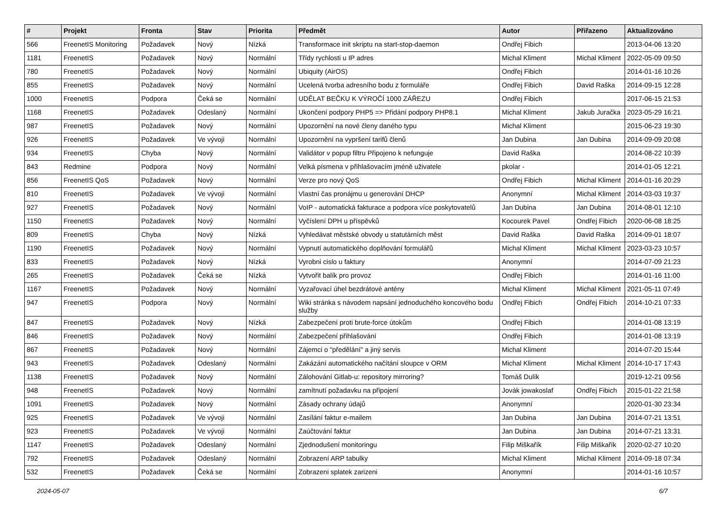| # | Projekt | Fronta | Stav | Priorita | Předmět | Autor | Přiřazeno | Aktualizováno |
| --- | --- | --- | --- | --- | --- | --- | --- | --- |
| 566 | FreenetIS Monitoring | Požadavek | Nový | Nízká | Transformace init skriptu na start-stop-daemon | Ondřej Fibich | | 2013-04-06 13:20 |
| 1181 | FreenetIS | Požadavek | Nový | Normální | Třídy rychlosti u IP adres | Michal Kliment | Michal Kliment | 2022-05-09 09:50 |
| 780 | FreenetIS | Požadavek | Nový | Normální | Ubiquity (AirOS) | Ondřej Fibich | | 2014-01-16 10:26 |
| 855 | FreenetIS | Požadavek | Nový | Normální | Ucelená tvorba adresního bodu z formuláře | Ondřej Fibich | David Raška | 2014-09-15 12:28 |
| 1000 | FreenetIS | Podpora | Čeká se | Normální | UDĚLAT BEČKU K VÝROČÍ 1000 ZÁŘEZU | Ondřej Fibich | | 2017-06-15 21:53 |
| 1168 | FreenetIS | Požadavek | Odeslaný | Normální | Ukončení podpory PHP5 => Přidání podpory PHP8.1 | Michal Kliment | Jakub Juračka | 2023-05-29 16:21 |
| 987 | FreenetIS | Požadavek | Nový | Normální | Upozornění na nové členy daného typu | Michal Kliment | | 2015-06-23 19:30 |
| 926 | FreenetIS | Požadavek | Ve vývoji | Normální | Upozornění na vypršení tarifů členů | Jan Dubina | Jan Dubina | 2014-09-09 20:08 |
| 934 | FreenetIS | Chyba | Nový | Normální | Validátor v popup filtru Připojeno k nefunguje | David Raška | | 2014-08-22 10:39 |
| 843 | Redmine | Podpora | Nový | Normální | Velká písmena v přihlašovacím jméně uživatele | pkolar - | | 2014-01-05 12:21 |
| 856 | FreenetIS QoS | Požadavek | Nový | Normální | Verze pro nový QoS | Ondřej Fibich | Michal Kliment | 2014-01-16 20:29 |
| 810 | FreenetIS | Požadavek | Ve vývoji | Normální | Vlastní čas pronájmu u generování DHCP | Anonymní | Michal Kliment | 2014-03-03 19:37 |
| 927 | FreenetIS | Požadavek | Nový | Normální | VoIP - automatická fakturace a podpora více poskytovatelů | Jan Dubina | Jan Dubina | 2014-08-01 12:10 |
| 1150 | FreenetIS | Požadavek | Nový | Normální | Vyčíslení DPH u příspěvků | Kocourek Pavel | Ondřej Fibich | 2020-06-08 18:25 |
| 809 | FreenetIS | Chyba | Nový | Nízká | Vyhledávat městské obvody u statutárních měst | David Raška | David Raška | 2014-09-01 18:07 |
| 1190 | FreenetIS | Požadavek | Nový | Normální | Vypnutí automatického doplňování formulářů | Michal Kliment | Michal Kliment | 2023-03-23 10:57 |
| 833 | FreenetIS | Požadavek | Nový | Nízká | Vyrobni cislo u faktury | Anonymní | | 2014-07-09 21:23 |
| 265 | FreenetIS | Požadavek | Čeká se | Nízká | Vytvořit balík pro provoz | Ondřej Fibich | | 2014-01-16 11:00 |
| 1167 | FreenetIS | Požadavek | Nový | Normální | Vyzařovací úhel bezdrátové antény | Michal Kliment | Michal Kliment | 2021-05-11 07:49 |
| 947 | FreenetIS | Podpora | Nový | Normální | Wiki stránka s návodem napsání jednoduchého koncového bodu služby | Ondřej Fibich | Ondřej Fibich | 2014-10-21 07:33 |
| 847 | FreenetIS | Požadavek | Nový | Nízká | Zabezpečení proti brute-force útokům | Ondřej Fibich | | 2014-01-08 13:19 |
| 846 | FreenetIS | Požadavek | Nový | Normální | Zabezpečení přihlašování | Ondřej Fibich | | 2014-01-08 13:19 |
| 867 | FreenetIS | Požadavek | Nový | Normální | Zájemci o "předělání" a jiný servis | Michal Kliment | | 2014-07-20 15:44 |
| 943 | FreenetIS | Požadavek | Odeslaný | Normální | Zakázání automatického načítání sloupce v ORM | Michal Kliment | Michal Kliment | 2014-10-17 17:43 |
| 1138 | FreenetIS | Požadavek | Nový | Normální | Zálohování Gitlab-u: repository mirroring? | Tomáš Dulík | | 2019-12-21 09:56 |
| 948 | FreenetIS | Požadavek | Nový | Normální | zamítnutí požadavku na připojení | Jovák jowakoslaf | Ondřej Fibich | 2015-01-22 21:58 |
| 1091 | FreenetIS | Požadavek | Nový | Normální | Zásady ochrany údajů | Anonymní | | 2020-01-30 23:34 |
| 925 | FreenetIS | Požadavek | Ve vývoji | Normální | Zasílání faktur e-mailem | Jan Dubina | Jan Dubina | 2014-07-21 13:51 |
| 923 | FreenetIS | Požadavek | Ve vývoji | Normální | Zaúčtování faktur | Jan Dubina | Jan Dubina | 2014-07-21 13:31 |
| 1147 | FreenetIS | Požadavek | Odeslaný | Normální | Zjednodušení monitoringu | Filip Miškařík | Filip Miškařík | 2020-02-27 10:20 |
| 792 | FreenetIS | Požadavek | Odeslaný | Normální | Zobrazení ARP tabulky | Michal Kliment | Michal Kliment | 2014-09-18 07:34 |
| 532 | FreenetIS | Požadavek | Čeká se | Normální | Zobrazeni splatek zarizeni | Anonymní | | 2014-01-16 10:57 |
2024-05-07 6/7